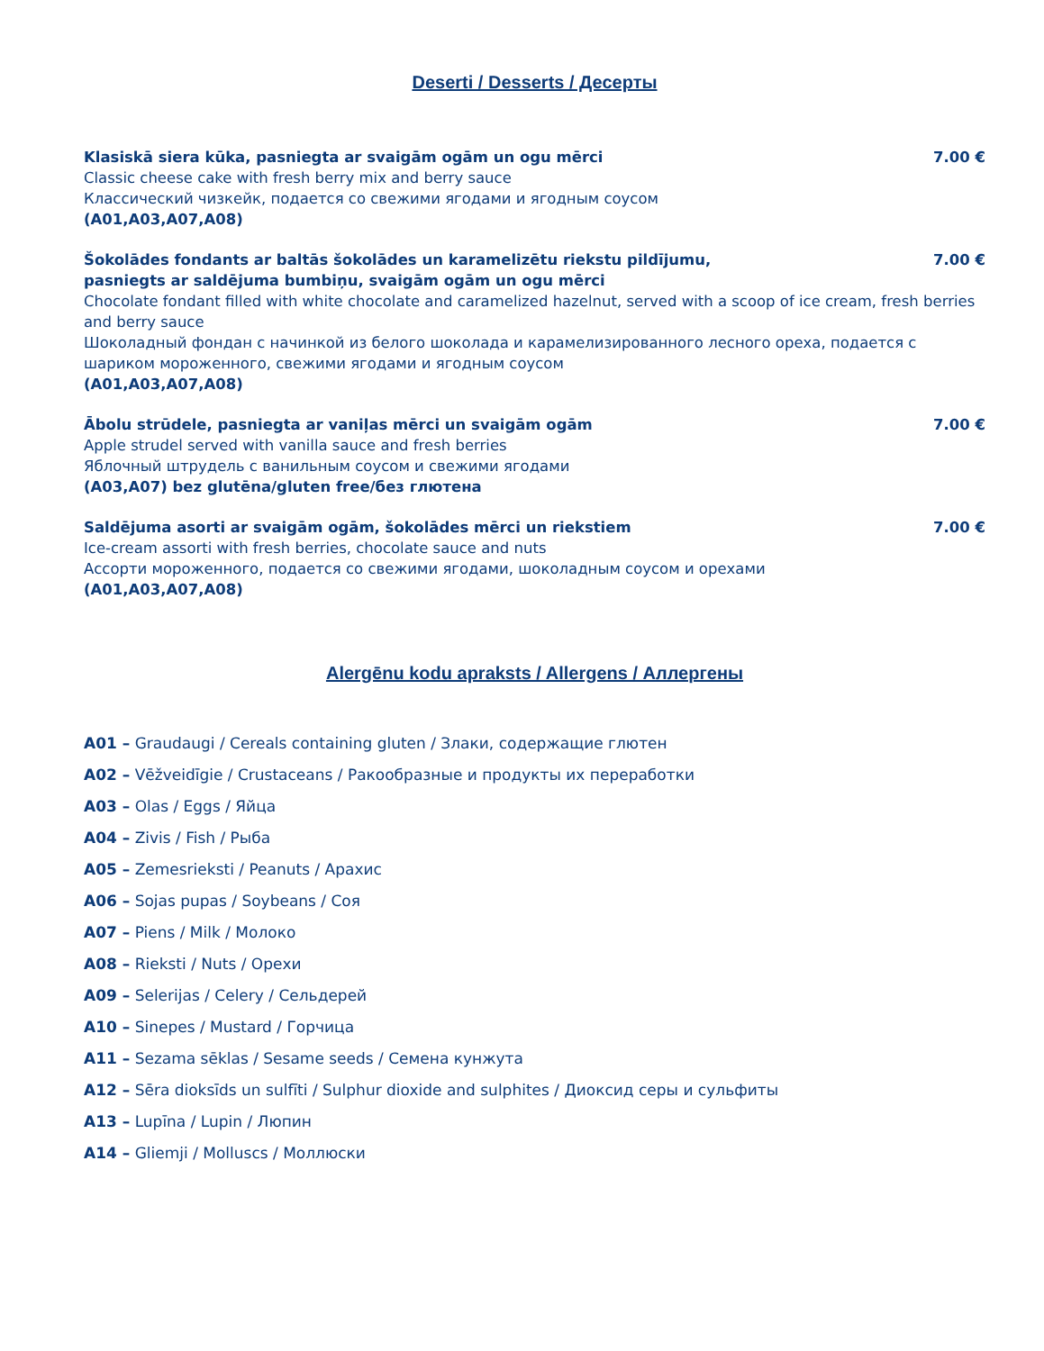Deserti / Desserts / Десерты
Klasiskā siera kūka, pasniegta ar svaigām ogām un ogu mērci 7.00 €
Classic cheese cake with fresh berry mix and berry sauce
Классический чизкейк, подается со свежими ягодами и ягодным соусом
(A01,A03,A07,A08)
Šokolādes fondants ar baltās šokolādes un karamelizētu riekstu pildījumu,
pasniegts ar saldējuma bumbiņu, svaigām ogām un ogu mērci 7.00 €
Chocolate fondant filled with white chocolate and caramelized hazelnut, served with a scoop of ice cream, fresh berries and berry sauce
Шоколадный фондан с начинкой из белого шоколада и карамелизированного лесного ореха, подается с шариком мороженного, свежими ягодами и ягодным соусом
(A01,A03,A07,A08)
Ābolu strūdele, pasniegta ar vaniļas mērci un svaigām ogām 7.00 €
Apple strudel served with vanilla sauce and fresh berries
Яблочный штрудель с ванильным соусом и свежими ягодами
(A03,A07) bez glutēna/gluten free/без глютена
Saldējuma asorti ar svaigām ogām, šokolādes mērci un riekstiem 7.00 €
Ice-cream assorti with fresh berries, chocolate sauce and nuts
Ассорти мороженного, подается со свежими ягодами, шоколадным соусом и орехами
(A01,A03,A07,A08)
Alergēnu kodu apraksts / Allergens / Аллергены
A01 – Graudaugi / Cereals containing gluten / Злаки, содержащие глютен
A02 – Vēžveidīgie / Crustaceans / Ракообразные и продукты их переработки
A03 – Olas / Eggs / Яйца
A04 – Zivis / Fish / Рыба
A05 – Zemesrieksti / Peanuts / Арахис
A06 – Sojas pupas / Soybeans / Соя
A07 – Piens / Milk / Молоко
A08 – Rieksti / Nuts / Орехи
A09 – Selerijas / Celery / Сельдерей
A10 – Sinepes / Mustard / Горчица
A11 – Sezama sēklas / Sesame seeds / Семена кунжута
A12 – Sēra dioksīds un sulfīti / Sulphur dioxide and sulphites / Диоксид серы и сульфиты
A13 – Lupīna / Lupin / Люпин
A14 – Gliemji / Molluscs / Моллюски